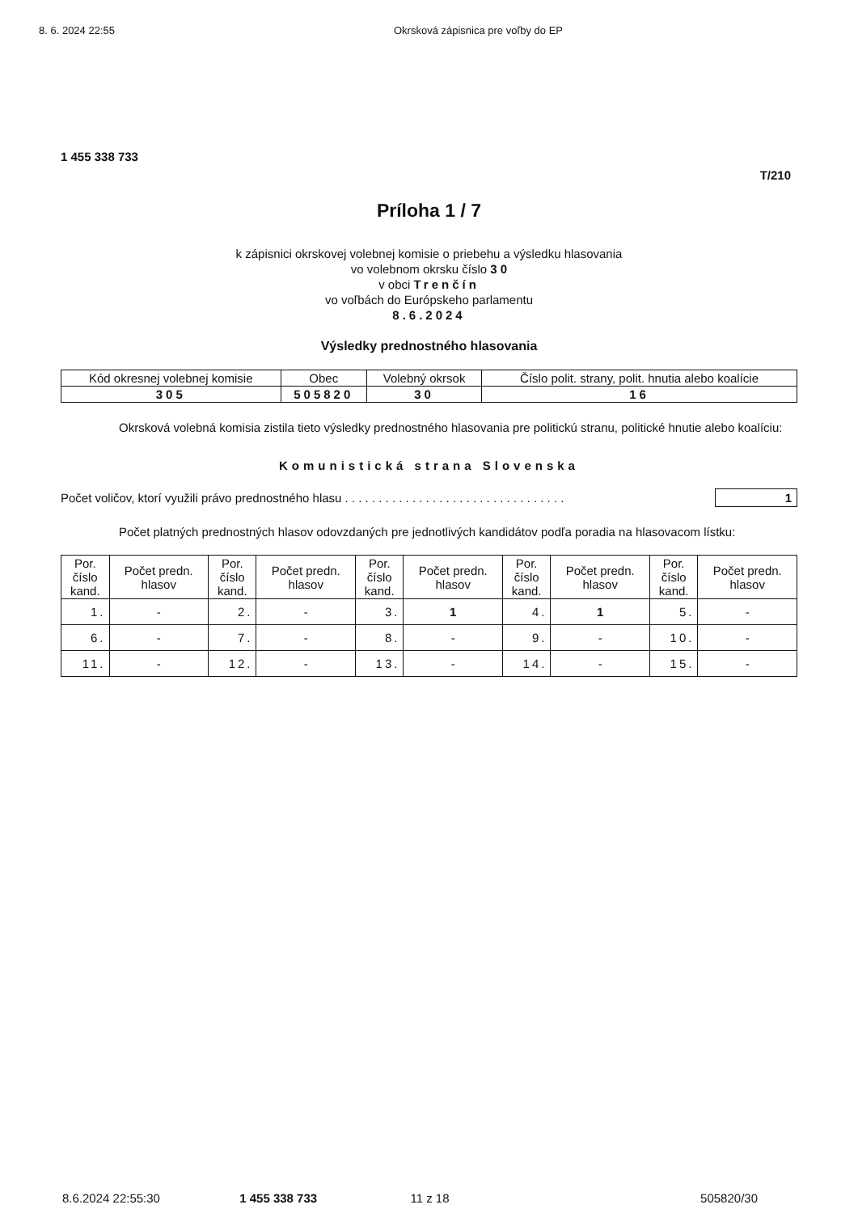8. 6. 2024 22:55 Okrsková zápisnica pre voľby do EP
1 455 338 733
T/210
Príloha 1 / 7
k zápisnici okrskovej volebnej komisie o priebehu a výsledku hlasovania
vo volebnom okrsku číslo 3 0
v obci Trenčín
vo voľbách do Európskeho parlamentu
8.6.2024
Výsledky prednostného hlasovania
| Kód okresnej volebnej komisie | Obec | Volebný okrsok | Číslo polit. strany, polit. hnutia alebo koalície |
| --- | --- | --- | --- |
| 305 | 505820 | 30 | 16 |
Okrsková volebná komisia zistila tieto výsledky prednostného hlasovania pre politickú stranu, politické hnutie alebo koalíciu:
Komunistická strana Slovenska
Počet voličov, ktorí využili právo prednostného hlasu . . . . . . . . . . . . . . . . . . . . . . . . . . . . . . . . . 1
Počet platných prednostných hlasov odovzdaných pre jednotlivých kandidátov podľa poradia na hlasovacom lístku:
| Por. číslo kand. | Počet predn. hlasov | Por. číslo kand. | Počet predn. hlasov | Por. číslo kand. | Počet predn. hlasov | Por. číslo kand. | Počet predn. hlasov | Por. číslo kand. | Počet predn. hlasov |
| --- | --- | --- | --- | --- | --- | --- | --- | --- | --- |
| 1. | - | 2. | - | 3. | 1 | 4. | 1 | 5. | - |
| 6. | - | 7. | - | 8. | - | 9. | - | 10. | - |
| 11. | - | 12. | - | 13. | - | 14. | - | 15. | - |
8.6.2024 22:55:30 1 455 338 733 11 z 18 505820/30